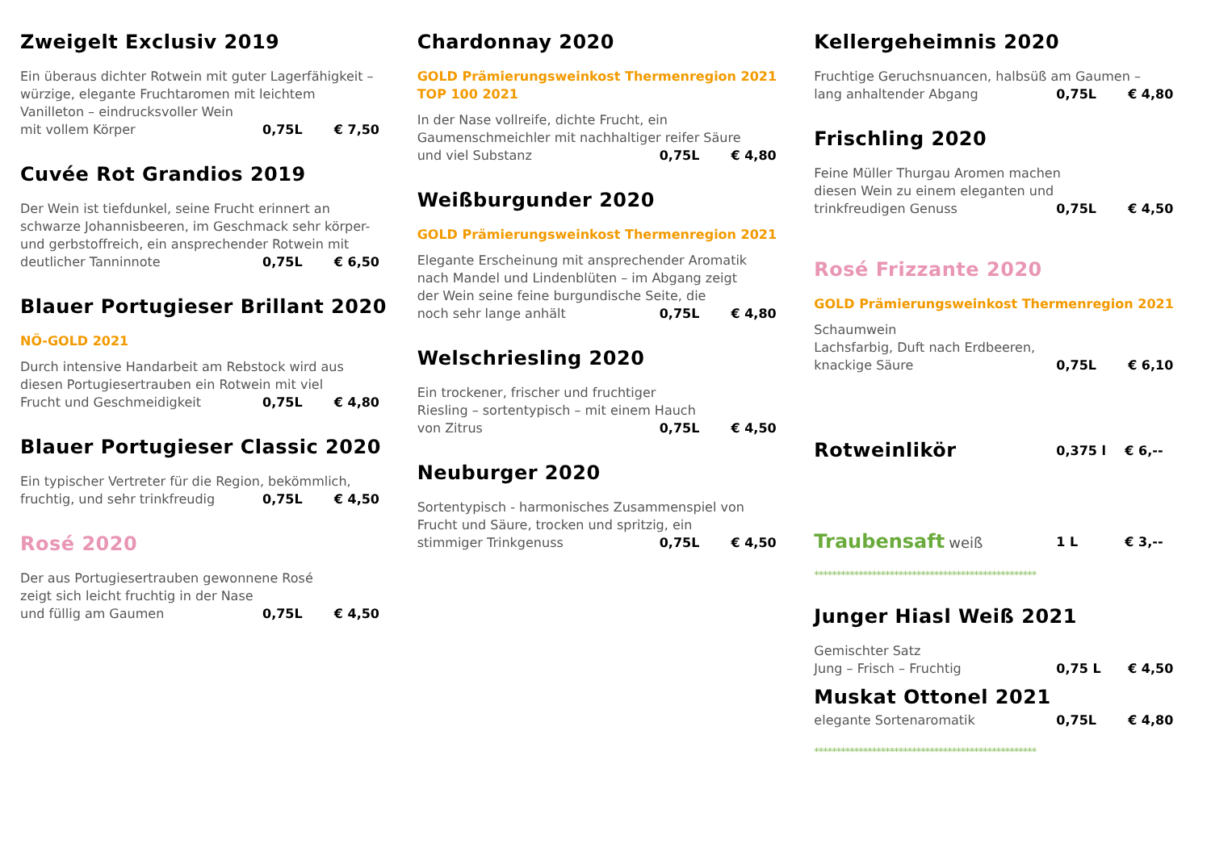Zweigelt Exclusiv 2019
Ein überaus dichter Rotwein mit guter Lagerfähigkeit –
würzige, elegante Fruchtaromen mit leichtem
Vanilleton – eindrucksvoller Wein
mit vollem Körper 0,75L € 7,50
Cuvée Rot Grandios 2019
Der Wein ist tiefdunkel, seine Frucht erinnert an
schwarze Johannisbeeren, im Geschmack sehr körper-
und gerbstoffreich, ein ansprechender Rotwein mit
deutlicher Tanninnote 0,75L € 6,50
Blauer Portugieser Brillant 2020
NÖ-GOLD 2021
Durch intensive Handarbeit am Rebstock wird aus
diesen Portugiesertrauben ein Rotwein mit viel
Frucht und Geschmeidigkeit 0,75L € 4,80
Blauer Portugieser Classic 2020
Ein typischer Vertreter für die Region, bekömmlich,
fruchtig, und sehr trinkfreudig 0,75L € 4,50
Rosé 2020
Der aus Portugiesertrauben gewonnene Rosé
zeigt sich leicht fruchtig in der Nase
und füllig am Gaumen 0,75L € 4,50
Chardonnay 2020
GOLD Prämierungsweinkost Thermenregion 2021
TOP 100 2021
In der Nase vollreife, dichte Frucht, ein
Gaumenschmeichler mit nachhaltiger reifer Säure
und viel Substanz 0,75L € 4,80
Weißburgunder 2020
GOLD Prämierungsweinkost Thermenregion 2021
Elegante Erscheinung mit ansprechender Aromatik
nach Mandel und Lindenblüten – im Abgang zeigt
der Wein seine feine burgundische Seite, die
noch sehr lange anhält 0,75L € 4,80
Welschriesling 2020
Ein trockener, frischer und fruchtiger
Riesling – sortentypisch – mit einem Hauch
von Zitrus 0,75L € 4,50
Neuburger 2020
Sortentypisch - harmonisches Zusammenspiel von
Frucht und Säure, trocken und spritzig, ein
stimmiger Trinkgenuss 0,75L € 4,50
Kellergeheimnis 2020
Fruchtige Geruchsnuancen, halbsüß am Gaumen –
lang anhaltender Abgang 0,75L € 4,80
Frischling 2020
Feine Müller Thurgau Aromen machen
diesen Wein zu einem eleganten und
trinkfreudigen Genuss 0,75L € 4,50
Rosé Frizzante 2020
GOLD Prämierungsweinkost Thermenregion 2021
Schaumwein
Lachsfarbig, Duft nach Erdbeeren,
knackige Säure 0,75L € 6,10
Rotweinlikör
0,375 l € 6,--
Traubensaft weiß 1 L € 3,--
**************************************************
Junger Hiasl Weiß 2021
Gemischter Satz
Jung – Frisch – Fruchtig 0,75 L € 4,50
Muskat Ottonel 2021
elegante Sortenaromatik 0,75L € 4,80
**************************************************